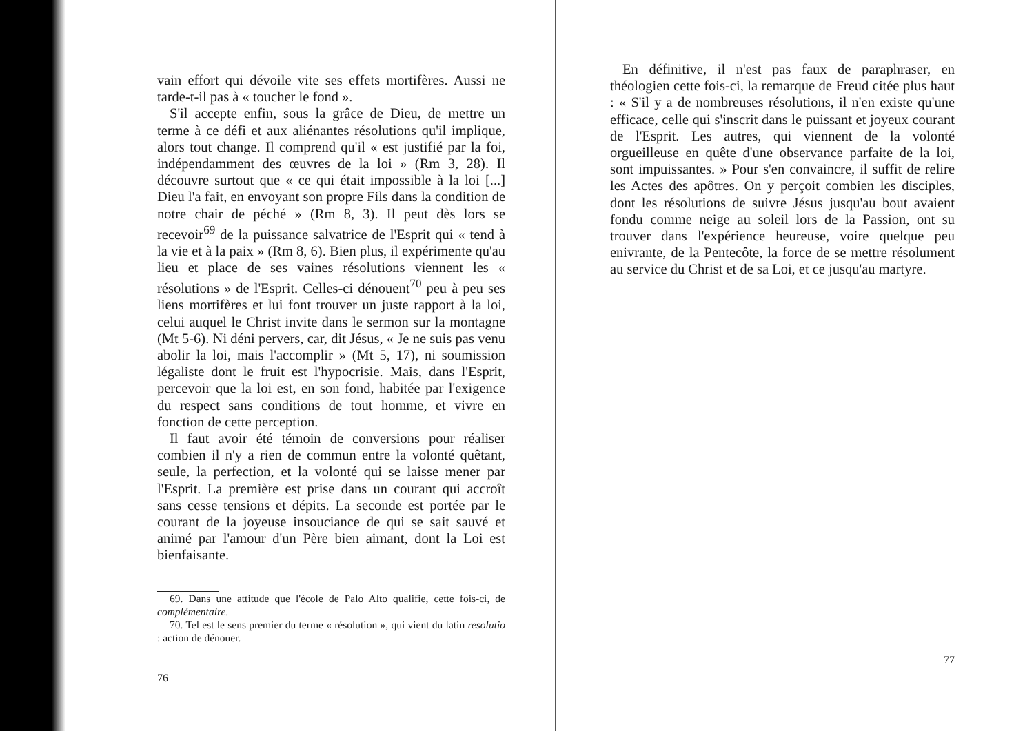vain effort qui dévoile vite ses effets mortifères. Aussi ne tarde-t-il pas à « toucher le fond ».
S'il accepte enfin, sous la grâce de Dieu, de mettre un terme à ce défi et aux aliénantes résolutions qu'il implique, alors tout change. Il comprend qu'il « est justifié par la foi, indépendamment des œuvres de la loi » (Rm 3, 28). Il découvre surtout que « ce qui était impossible à la loi [...] Dieu l'a fait, en envoyant son propre Fils dans la condition de notre chair de péché » (Rm 8, 3). Il peut dès lors se recevoir<sup>69</sup> de la puissance salvatrice de l'Esprit qui « tend à la vie et à la paix » (Rm 8, 6). Bien plus, il expérimente qu'au lieu et place de ses vaines résolutions viennent les « résolutions » de l'Esprit. Celles-ci dénouent<sup>70</sup> peu à peu ses liens mortifères et lui font trouver un juste rapport à la loi, celui auquel le Christ invite dans le sermon sur la montagne (Mt 5-6). Ni déni pervers, car, dit Jésus, « Je ne suis pas venu abolir la loi, mais l'accomplir » (Mt 5, 17), ni soumission légaliste dont le fruit est l'hypocrisie. Mais, dans l'Esprit, percevoir que la loi est, en son fond, habitée par l'exigence du respect sans conditions de tout homme, et vivre en fonction de cette perception.
Il faut avoir été témoin de conversions pour réaliser combien il n'y a rien de commun entre la volonté quêtant, seule, la perfection, et la volonté qui se laisse mener par l'Esprit. La première est prise dans un courant qui accroît sans cesse tensions et dépits. La seconde est portée par le courant de la joyeuse insouciance de qui se sait sauvé et animé par l'amour d'un Père bien aimant, dont la Loi est bienfaisante.
69. Dans une attitude que l'école de Palo Alto qualifie, cette fois-ci, de complémentaire.
70. Tel est le sens premier du terme « résolution », qui vient du latin resolutio : action de dénouer.
76
En définitive, il n'est pas faux de paraphraser, en théologien cette fois-ci, la remarque de Freud citée plus haut : « S'il y a de nombreuses résolutions, il n'en existe qu'une efficace, celle qui s'inscrit dans le puissant et joyeux courant de l'Esprit. Les autres, qui viennent de la volonté orgueilleuse en quête d'une observance parfaite de la loi, sont impuissantes. » Pour s'en convaincre, il suffit de relire les Actes des apôtres. On y perçoit combien les disciples, dont les résolutions de suivre Jésus jusqu'au bout avaient fondu comme neige au soleil lors de la Passion, ont su trouver dans l'expérience heureuse, voire quelque peu enivrante, de la Pentecôte, la force de se mettre résolument au service du Christ et de sa Loi, et ce jusqu'au martyre.
77